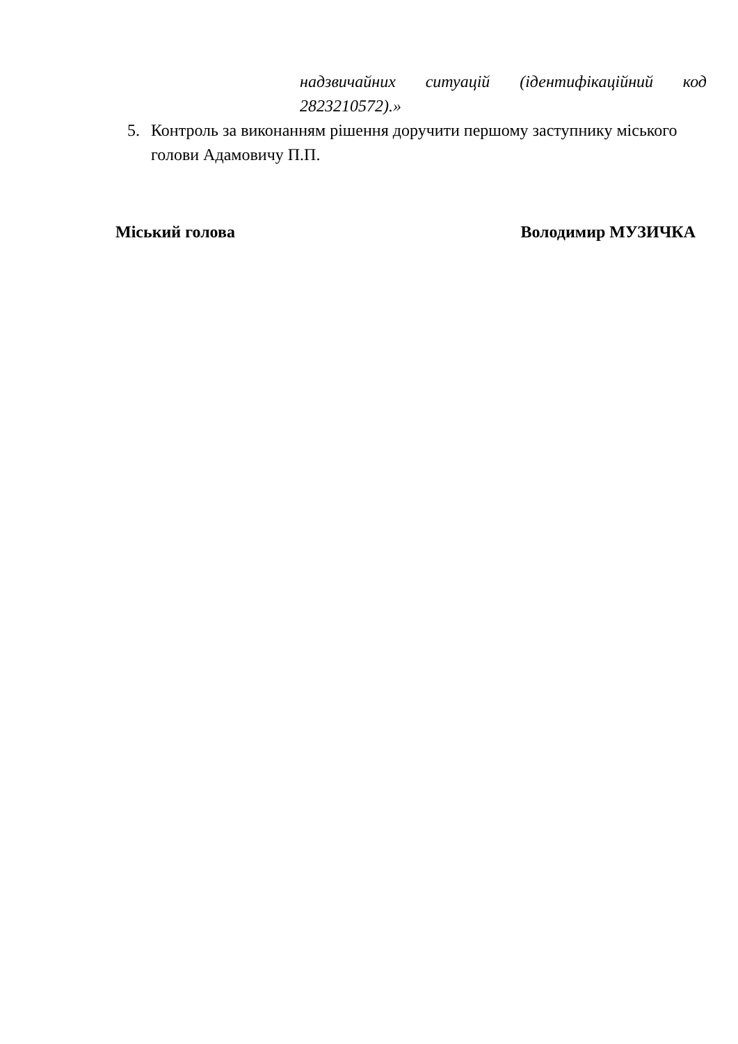надзвичайних ситуацій (ідентифікаційний код
2823210572).»
5. Контроль за виконанням рішення доручити першому заступнику міського голови Адамовичу П.П.
Міський голова Володимир МУЗИЧКА